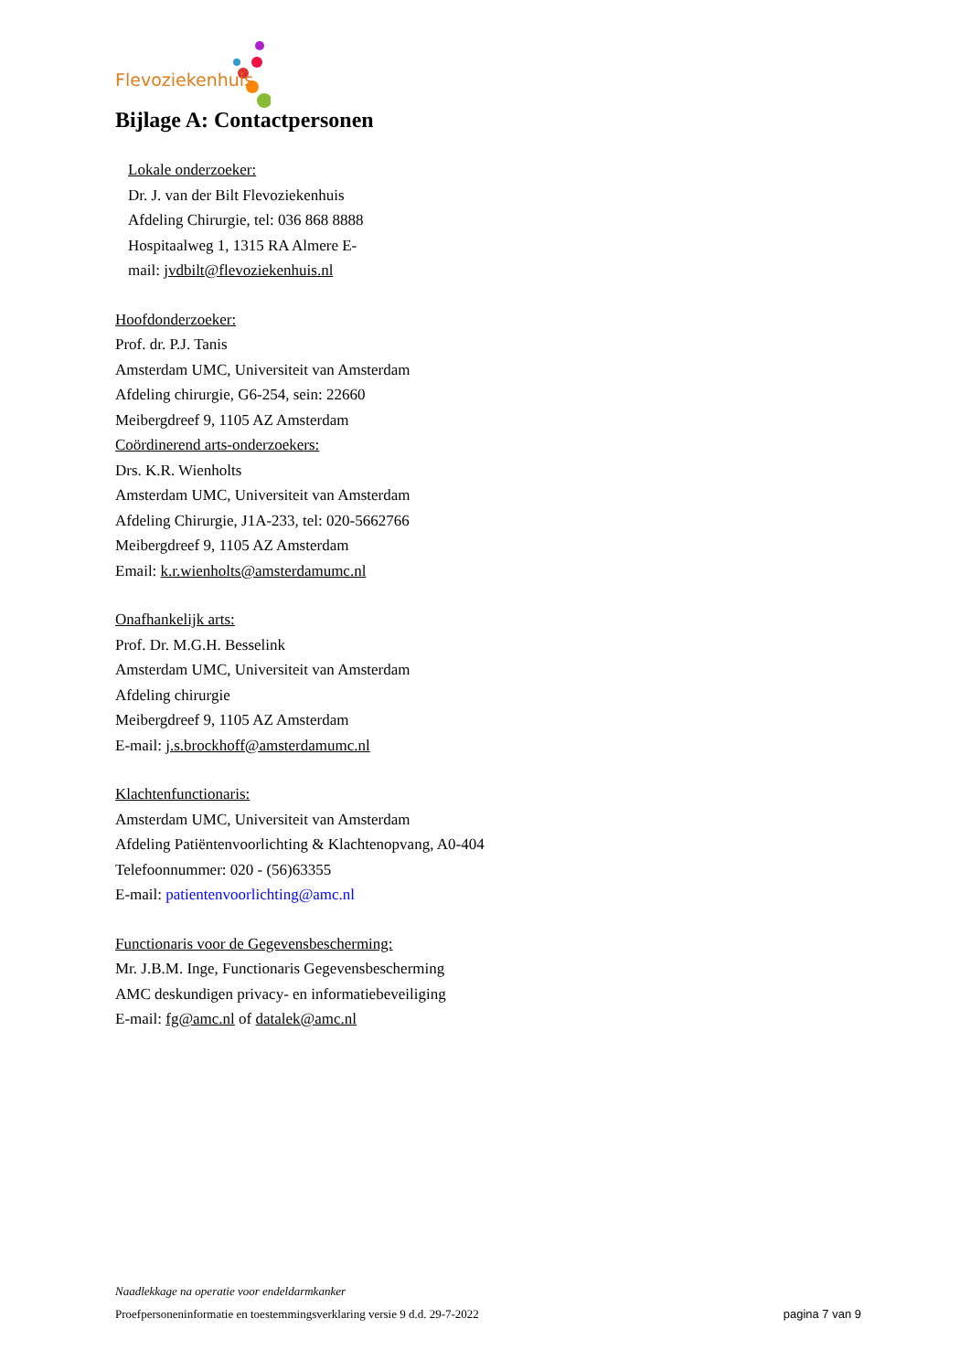Flevoziekenhuis
Bijlage A: Contactpersonen
Lokale onderzoeker:
Dr. J. van der Bilt Flevoziekenhuis
Afdeling Chirurgie, tel: 036 868 8888
Hospitaalweg 1, 1315 RA Almere E-
mail: jvdbilt@flevoziekenhuis.nl
Hoofdonderzoeker:
Prof. dr. P.J. Tanis
Amsterdam UMC, Universiteit van Amsterdam
Afdeling chirurgie, G6-254, sein: 22660
Meibergdreef 9, 1105 AZ Amsterdam
Coördinerend arts-onderzoekers:
Drs. K.R. Wienholts
Amsterdam UMC, Universiteit van Amsterdam
Afdeling Chirurgie, J1A-233, tel: 020-5662766
Meibergdreef 9, 1105 AZ Amsterdam
Email: k.r.wienholts@amsterdamumc.nl
Onafhankelijk arts:
Prof. Dr. M.G.H. Besselink
Amsterdam UMC, Universiteit van Amsterdam
Afdeling chirurgie
Meibergdreef 9, 1105 AZ Amsterdam
E-mail: j.s.brockhoff@amsterdamumc.nl
Klachtenfunctionaris:
Amsterdam UMC, Universiteit van Amsterdam
Afdeling Patiëntenvoorlichting & Klachtenopvang, A0-404
Telefoonnummer: 020 - (56)63355
E-mail: patientenvoorlichting@amc.nl
Functionaris voor de Gegevensbescherming:
Mr. J.B.M. Inge, Functionaris Gegevensbescherming
AMC deskundigen privacy- en informatiebeveiliging
E-mail: fg@amc.nl of datalek@amc.nl
Naadlekkage na operatie voor endeldarmkanker
Proefpersoneninformatie en toestemmingsverklaring versie 9 d.d. 29-7-2022 pagina 7 van 9